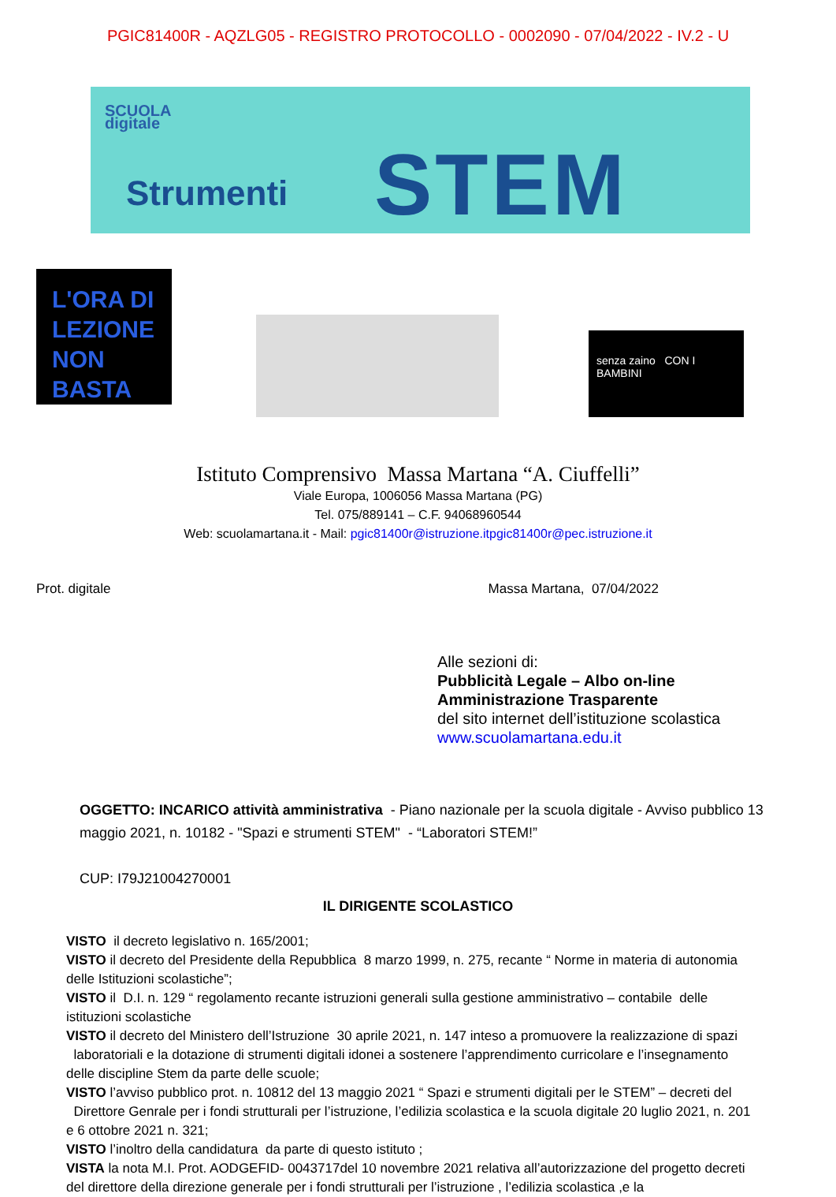PGIC81400R - AQZLG05 - REGISTRO PROTOCOLLO - 0002090 - 07/04/2022 - IV.2 - U
SCUOLA
digitale
Strumenti STEM
L'ORA DI LEZIONE NON BASTA
senza zaino CON I BAMBINI
Istituto Comprensivo Massa Martana “A. Ciuffelli”
Viale Europa, 1006056 Massa Martana (PG)
Tel. 075/889141 – C.F. 94068960544
Web: scuolamartana.it - Mail: pgic81400r@istruzione.itpgic81400r@pec.istruzione.it
Prot. digitale Massa Martana, 07/04/2022
Alle sezioni di:
Pubblicità Legale – Albo on-line
Amministrazione Trasparente
del sito internet dell’istituzione scolastica
www.scuolamartana.edu.it
OGGETTO: INCARICO attività amministrativa - Piano nazionale per la scuola digitale - Avviso pubblico 13 maggio 2021, n. 10182 - "Spazi e strumenti STEM" - “Laboratori STEM!”
CUP: I79J21004270001
IL DIRIGENTE SCOLASTICO
VISTO il decreto legislativo n. 165/2001;
VISTO il decreto del Presidente della Repubblica 8 marzo 1999, n. 275, recante “ Norme in materia di autonomia delle Istituzioni scolastiche”;
VISTO il D.I. n. 129 “ regolamento recante istruzioni generali sulla gestione amministrativo – contabile delle istituzioni scolastiche
VISTO il decreto del Ministero dell’Istruzione 30 aprile 2021, n. 147 inteso a promuovere la realizzazione di spazi laboratoriali e la dotazione di strumenti digitali idonei a sostenere l’apprendimento curricolare e l’insegnamento delle discipline Stem da parte delle scuole;
VISTO l’avviso pubblico prot. n. 10812 del 13 maggio 2021 “ Spazi e strumenti digitali per le STEM” – decreti del Direttore Genrale per i fondi strutturali per l’istruzione, l’edilizia scolastica e la scuola digitale 20 luglio 2021, n. 201 e 6 ottobre 2021 n. 321;
VISTO l’inoltro della candidatura da parte di questo istituto ;
VISTA la nota M.I. Prot. AODGEFID- 0043717del 10 novembre 2021 relativa all’autorizzazione del progetto decreti del direttore della direzione generale per i fondi strutturali per l’istruzione , l’edilizia scolastica ,e la